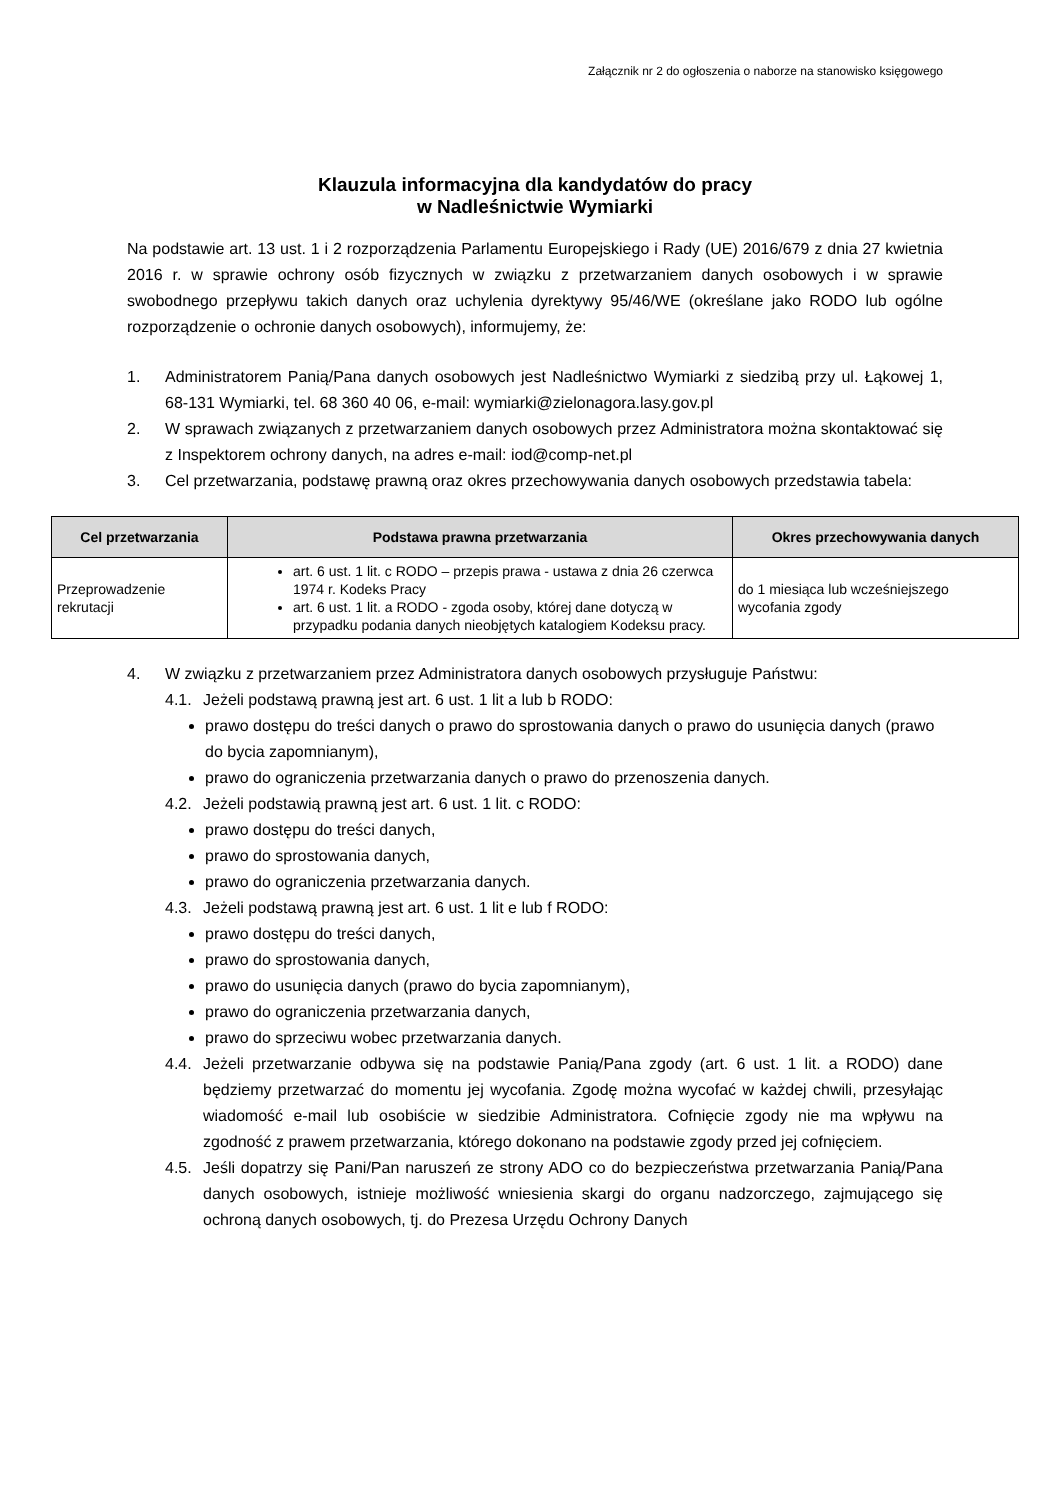Załącznik nr 2 do ogłoszenia o naborze na stanowisko księgowego
Klauzula informacyjna dla kandydatów do pracy
w Nadleśnictwie Wymiarki
Na podstawie art. 13 ust. 1 i 2 rozporządzenia Parlamentu Europejskiego i Rady (UE) 2016/679 z dnia 27 kwietnia 2016 r. w sprawie ochrony osób fizycznych w związku z przetwarzaniem danych osobowych i w sprawie swobodnego przepływu takich danych oraz uchylenia dyrektywy 95/46/WE (określane jako RODO lub ogólne rozporządzenie o ochronie danych osobowych), informujemy, że:
1. Administratorem Panią/Pana danych osobowych jest Nadleśnictwo Wymiarki z siedzibą przy ul. Łąkowej 1, 68-131 Wymiarki, tel. 68 360 40 06, e-mail: wymiarki@zielonagora.lasy.gov.pl
2. W sprawach związanych z przetwarzaniem danych osobowych przez Administratora można skontaktować się z Inspektorem ochrony danych, na adres e-mail: iod@comp-net.pl
3. Cel przetwarzania, podstawę prawną oraz okres przechowywania danych osobowych przedstawia tabela:
| Cel przetwarzania | Podstawa prawna przetwarzania | Okres przechowywania danych |
| --- | --- | --- |
| Przeprowadzenie rekrutacji | art. 6 ust. 1 lit. c RODO – przepis prawa - ustawa z dnia 26 czerwca 1974 r. Kodeks Pracy art. 6 ust. 1 lit. a RODO - zgoda osoby, której dane dotyczą w przypadku podania danych nieobjętych katalogiem Kodeksu pracy. | do 1 miesiąca lub wcześniejszego wycofania zgody |
4. W związku z przetwarzaniem przez Administratora danych osobowych przysługuje Państwu:
4.1. Jeżeli podstawą prawną jest art. 6 ust. 1 lit a lub b RODO:
prawo dostępu do treści danych o prawo do sprostowania danych o prawo do usunięcia danych (prawo do bycia zapomnianym),
prawo do ograniczenia przetwarzania danych o prawo do przenoszenia danych.
4.2. Jeżeli podstawią prawną jest art. 6 ust. 1 lit. c RODO:
prawo dostępu do treści danych,
prawo do sprostowania danych,
prawo do ograniczenia przetwarzania danych.
4.3. Jeżeli podstawą prawną jest art. 6 ust. 1 lit e lub f RODO:
prawo dostępu do treści danych,
prawo do sprostowania danych,
prawo do usunięcia danych (prawo do bycia zapomnianym),
prawo do ograniczenia przetwarzania danych,
prawo do sprzeciwu wobec przetwarzania danych.
4.4. Jeżeli przetwarzanie odbywa się na podstawie Panią/Pana zgody (art. 6 ust. 1 lit. a RODO) dane będziemy przetwarzać do momentu jej wycofania. Zgodę można wycofać w każdej chwili, przesyłając wiadomość e-mail lub osobiście w siedzibie Administratora. Cofnięcie zgody nie ma wpływu na zgodność z prawem przetwarzania, którego dokonano na podstawie zgody przed jej cofnięciem.
4.5. Jeśli dopatrzy się Pani/Pan naruszeń ze strony ADO co do bezpieczeństwa przetwarzania Panią/Pana danych osobowych, istnieje możliwość wniesienia skargi do organu nadzorczego, zajmującego się ochroną danych osobowych, tj. do Prezesa Urzędu Ochrony Danych